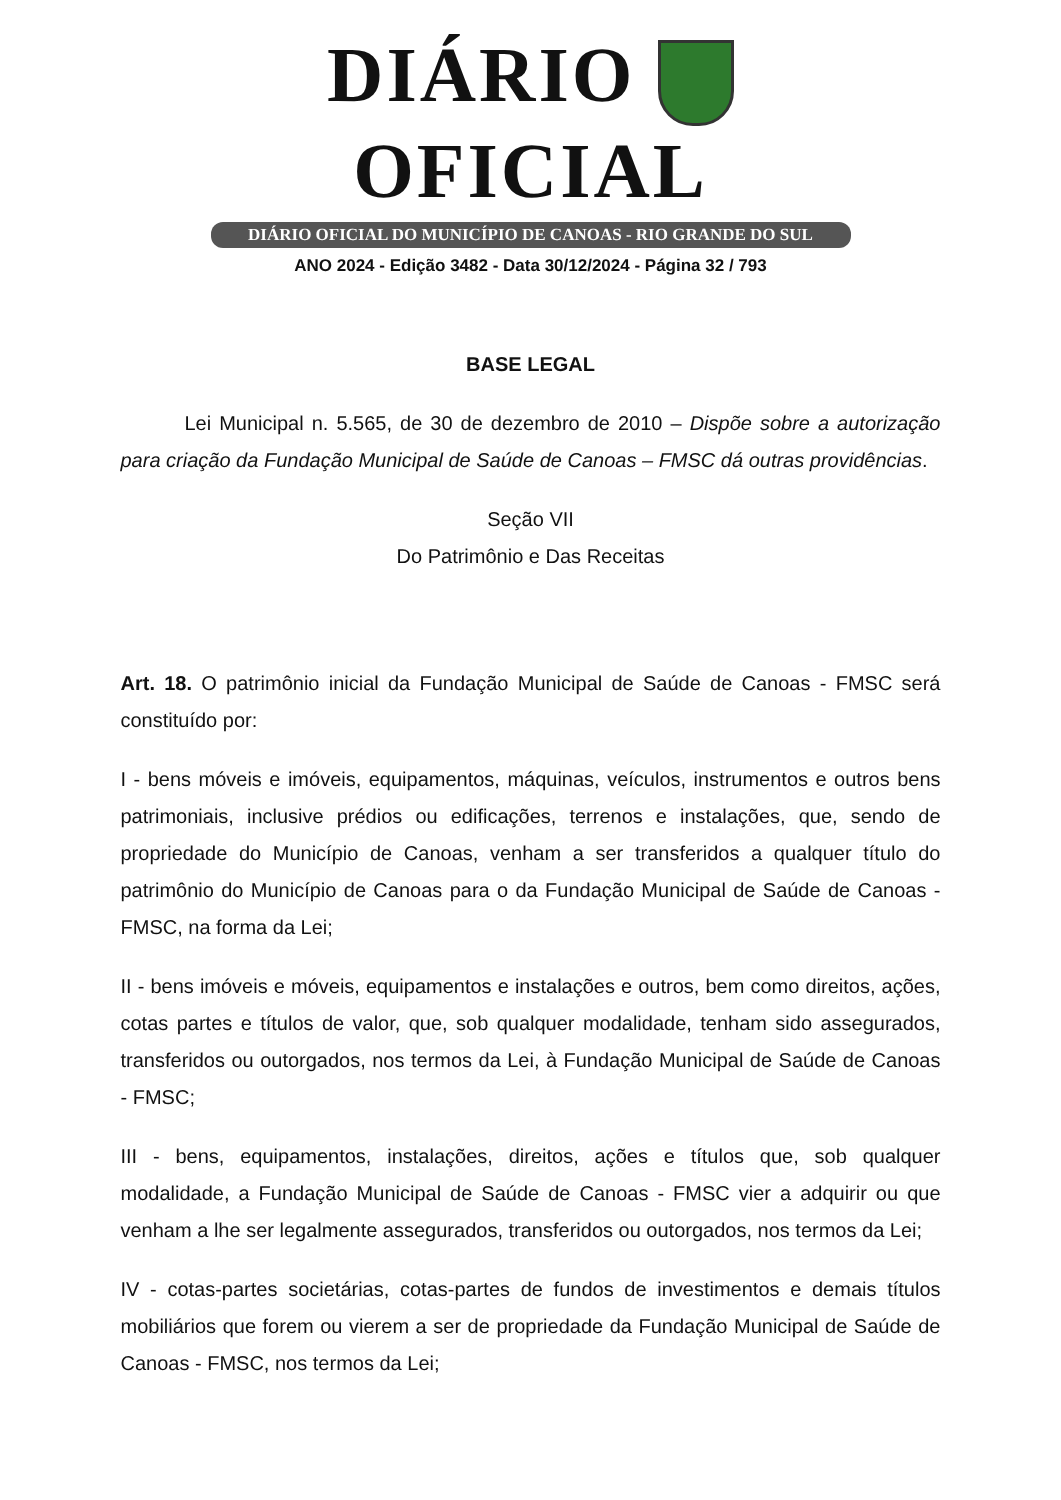DIÁRIO OFICIAL
DIÁRIO OFICIAL DO MUNICÍPIO DE CANOAS - RIO GRANDE DO SUL
ANO 2024 - Edição 3482 - Data 30/12/2024 - Página 32 / 793
BASE LEGAL
Lei Municipal n. 5.565, de 30 de dezembro de 2010 – Dispõe sobre a autorização para criação da Fundação Municipal de Saúde de Canoas – FMSC dá outras providências.
Seção VII
Do Patrimônio e Das Receitas
Art. 18. O patrimônio inicial da Fundação Municipal de Saúde de Canoas - FMSC será constituído por:
I - bens móveis e imóveis, equipamentos, máquinas, veículos, instrumentos e outros bens patrimoniais, inclusive prédios ou edificações, terrenos e instalações, que, sendo de propriedade do Município de Canoas, venham a ser transferidos a qualquer título do patrimônio do Município de Canoas para o da Fundação Municipal de Saúde de Canoas - FMSC, na forma da Lei;
II - bens imóveis e móveis, equipamentos e instalações e outros, bem como direitos, ações, cotas partes e títulos de valor, que, sob qualquer modalidade, tenham sido assegurados, transferidos ou outorgados, nos termos da Lei, à Fundação Municipal de Saúde de Canoas - FMSC;
III - bens, equipamentos, instalações, direitos, ações e títulos que, sob qualquer modalidade, a Fundação Municipal de Saúde de Canoas - FMSC vier a adquirir ou que venham a lhe ser legalmente assegurados, transferidos ou outorgados, nos termos da Lei;
IV - cotas-partes societárias, cotas-partes de fundos de investimentos e demais títulos mobiliários que forem ou vierem a ser de propriedade da Fundação Municipal de Saúde de Canoas - FMSC, nos termos da Lei;